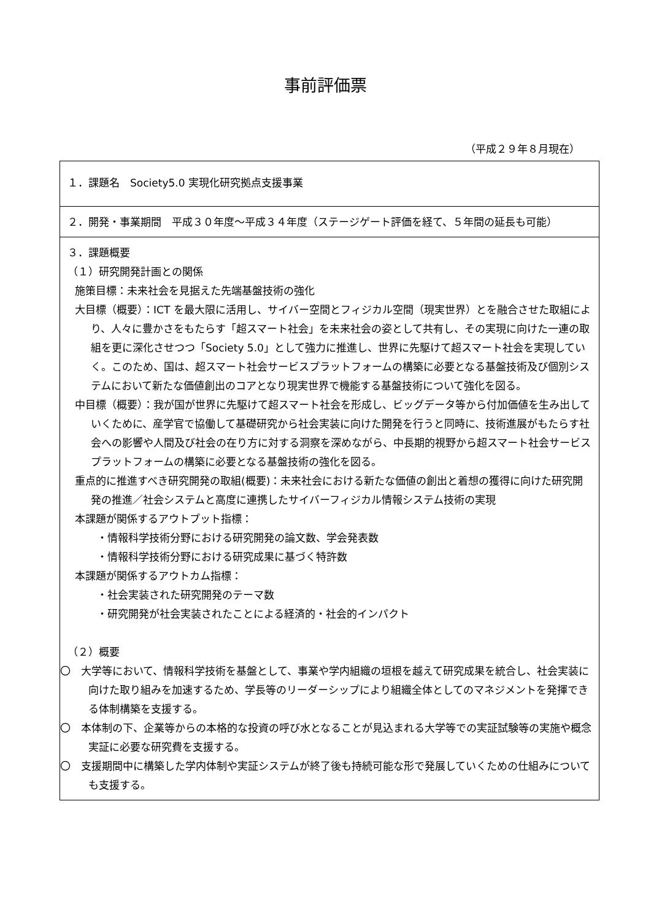事前評価票
（平成２９年８月現在）
| １．課題名 Society5.0 実現化研究拠点支援事業 |
| ２．開発・事業期間 平成３０年度～平成３４年度（ステージゲート評価を経て、５年間の延長も可能） |
| ３．課題概要 （１）研究開発計画との関係 施策目標：未来社会を見据えた先端基盤技術の強化 大目標（概要）：ICT を最大限に活用し、サイバー空間とフィジカル空間（現実世界）とを融合させた取組により、人々に豊かさをもたらす「超スマート社会」を未来社会の姿として共有し、その実現に向けた一連の取組を更に深化させつつ「Society 5.0」として強力に推進し、世界に先駆けて超スマート社会を実現していく。このため、国は、超スマート社会サービスプラットフォームの構築に必要となる基盤技術及び個別システムにおいて新たな価値創出のコアとなり現実世界で機能する基盤技術について強化を図る。 中目標（概要）：我が国が世界に先駆けて超スマート社会を形成し、ビッグデータ等から付加価値を生み出していくために、産学官で協働して基礎研究から社会実装に向けた開発を行うと同時に、技術進展がもたらす社会への影響や人間及び社会の在り方に対する洞察を深めながら、中長期的視野から超スマート社会サービスプラットフォームの構築に必要となる基盤技術の強化を図る。 重点的に推進すべき研究開発の取組(概要)：未来社会における新たな価値の創出と着想の獲得に向けた研究開発の推進／社会システムと高度に連携したサイバーフィジカル情報システム技術の実現 本課題が関係するアウトプット指標： ・情報科学技術分野における研究開発の論文数、学会発表数 ・情報科学技術分野における研究成果に基づく特許数 本課題が関係するアウトカム指標： ・社会実装された研究開発のテーマ数 ・研究開発が社会実装されたことによる経済的・社会的インパクト （２）概要 〇 大学等において、情報科学技術を基盤として、事業や学内組織の垣根を越えて研究成果を統合し、社会実装に向けた取り組みを加速するため、学長等のリーダーシップにより組織全体としてのマネジメントを発揮できる体制構築を支援する。 〇 本体制の下、企業等からの本格的な投資の呼び水となることが見込まれる大学等での実証試験等の実施や概念実証に必要な研究費を支援する。 〇 支援期間中に構築した学内体制や実証システムが終了後も持続可能な形で発展していくための仕組みについても支援する。 |